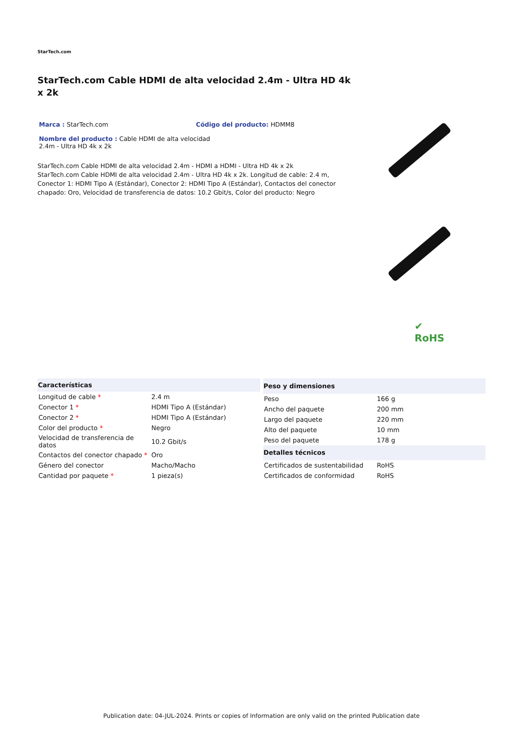StarTech.com
StarTech.com Cable HDMI de alta velocidad 2.4m - Ultra HD 4k x 2k
Marca : StarTech.com Código del producto: HDMM8
Nombre del producto : Cable HDMI de alta velocidad 2.4m - Ultra HD 4k x 2k
StarTech.com Cable HDMI de alta velocidad 2.4m - HDMI a HDMI - Ultra HD 4k x 2k
StarTech.com Cable HDMI de alta velocidad 2.4m - Ultra HD 4k x 2k. Longitud de cable: 2.4 m, Conector 1: HDMI Tipo A (Estándar), Conector 2: HDMI Tipo A (Estándar), Contactos del conector chapado: Oro, Velocidad de transferencia de datos: 10.2 Gbit/s, Color del producto: Negro
✔
RoHS
| Características | |
| --- | --- |
| Longitud de cable * | 2.4 m |
| Conector 1 * | HDMI Tipo A (Estándar) |
| Conector 2 * | HDMI Tipo A (Estándar) |
| Color del producto * | Negro |
| Velocidad de transferencia de datos | 10.2 Gbit/s |
| Contactos del conector chapado * | Oro |
| Género del conector | Macho/Macho |
| Cantidad por paquete * | 1 pieza(s) |
| Peso y dimensiones | |
| --- | --- |
| Peso | 166 g |
| Ancho del paquete | 200 mm |
| Largo del paquete | 220 mm |
| Alto del paquete | 10 mm |
| Peso del paquete | 178 g |
| Detalles técnicos | |
| Certificados de sustentabilidad | RoHS |
| Certificados de conformidad | RoHS |
Publication date: 04-JUL-2024. Prints or copies of Information are only valid on the printed Publication date